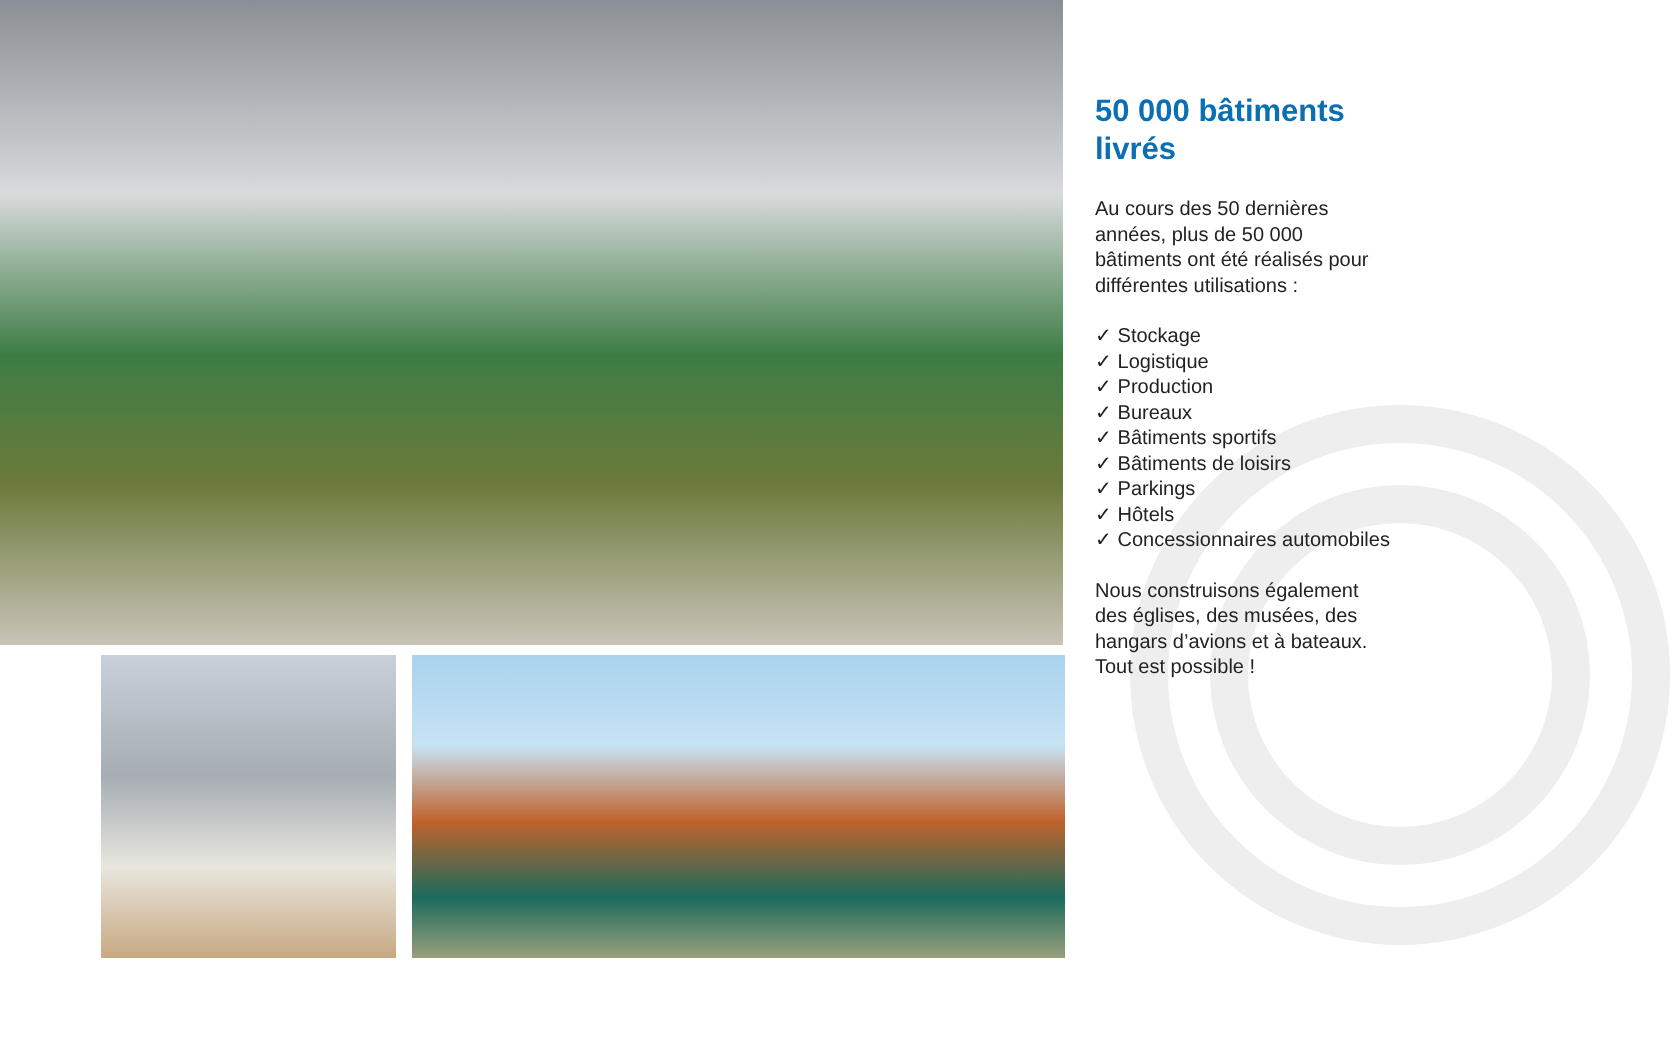50 000 bâtiments livrés
Au cours des 50 dernières années, plus de 50 000 bâtiments ont été réalisés pour différentes utilisations :
✓ Stockage
✓ Logistique
✓ Production
✓ Bureaux
✓ Bâtiments sportifs
✓ Bâtiments de loisirs
✓ Parkings
✓ Hôtels
✓ Concessionnaires automobiles
Nous construisons également des églises, des musées, des hangars d’avions et à bateaux. Tout est possible !